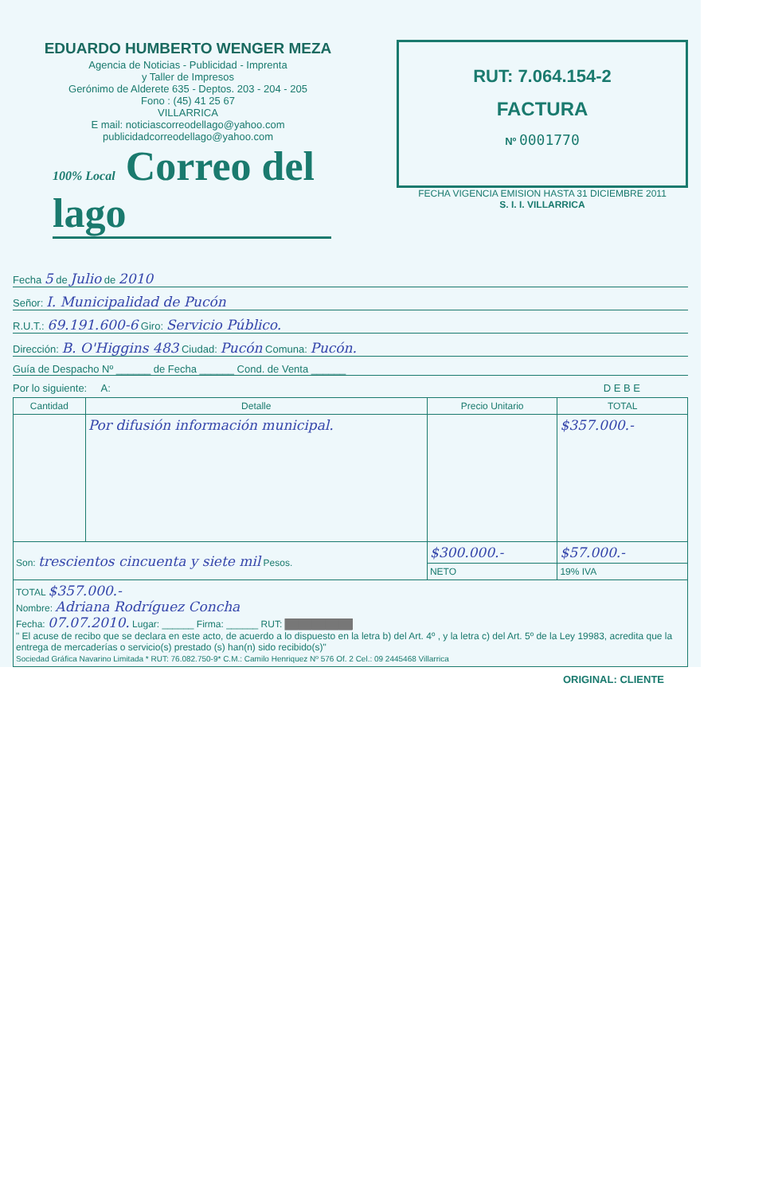EDUARDO HUMBERTO WENGER MEZA
Agencia de Noticias - Publicidad - Imprenta
y Taller de Impresos
Gerónimo de Alderete 635 - Deptos. 203 - 204 - 205
Fono : (45) 41 25 67
VILLARRICA
E mail: noticiascorreodellago@yahoo.com
publicidadcorreodellago@yahoo.com
100% Local Correo del lago
RUT: 7.064.154-2
FACTURA
Nº 0001770
FECHA VIGENCIA EMISION HASTA 31 DICIEMBRE 2011
S. I. I. VILLARRICA
Fecha 5 de Julio de 2010
Señor: I. Municipalidad de Pucón
R.U.T.: 69.191.600-6 Giro: Servicio Público.
Dirección: B. O'Higgins 483 Ciudad: Pucón Comuna: Pucón.
Guía de Despacho Nº ______ de Fecha ______ Cond. de Venta ______
Por lo siguiente: A: D E B E
| Cantidad | Detalle | Precio Unitario | TOTAL |
| --- | --- | --- | --- |
| | Por difusión información municipal. | | $357.000.- |
| Son: trescientos cincuenta y siete mil Pesos. | | $300.000.- | $57.000.- |
| | | NETO | 19% IVA |
| TOTAL $357.000.- Nombre: Adriana Rodríguez Concha Fecha: 07.07.2010. Lugar: ______ Firma: ______ RUT: ██████████ " El acuse de recibo que se declara en este acto, de acuerdo a lo dispuesto en la letra b) del Art. 4º , y la letra c) del Art. 5º de la Ley 19983, acredita que la entrega de mercaderías o servicio(s) prestado (s) han(n) sido recibido(s)" Sociedad Gráfica Navarino Limitada * RUT: 76.082.750-9* C.M.: Camilo Henriquez Nº 576 Of. 2 Cel.: 09 2445468 Villarrica | | | |
ORIGINAL: CLIENTE